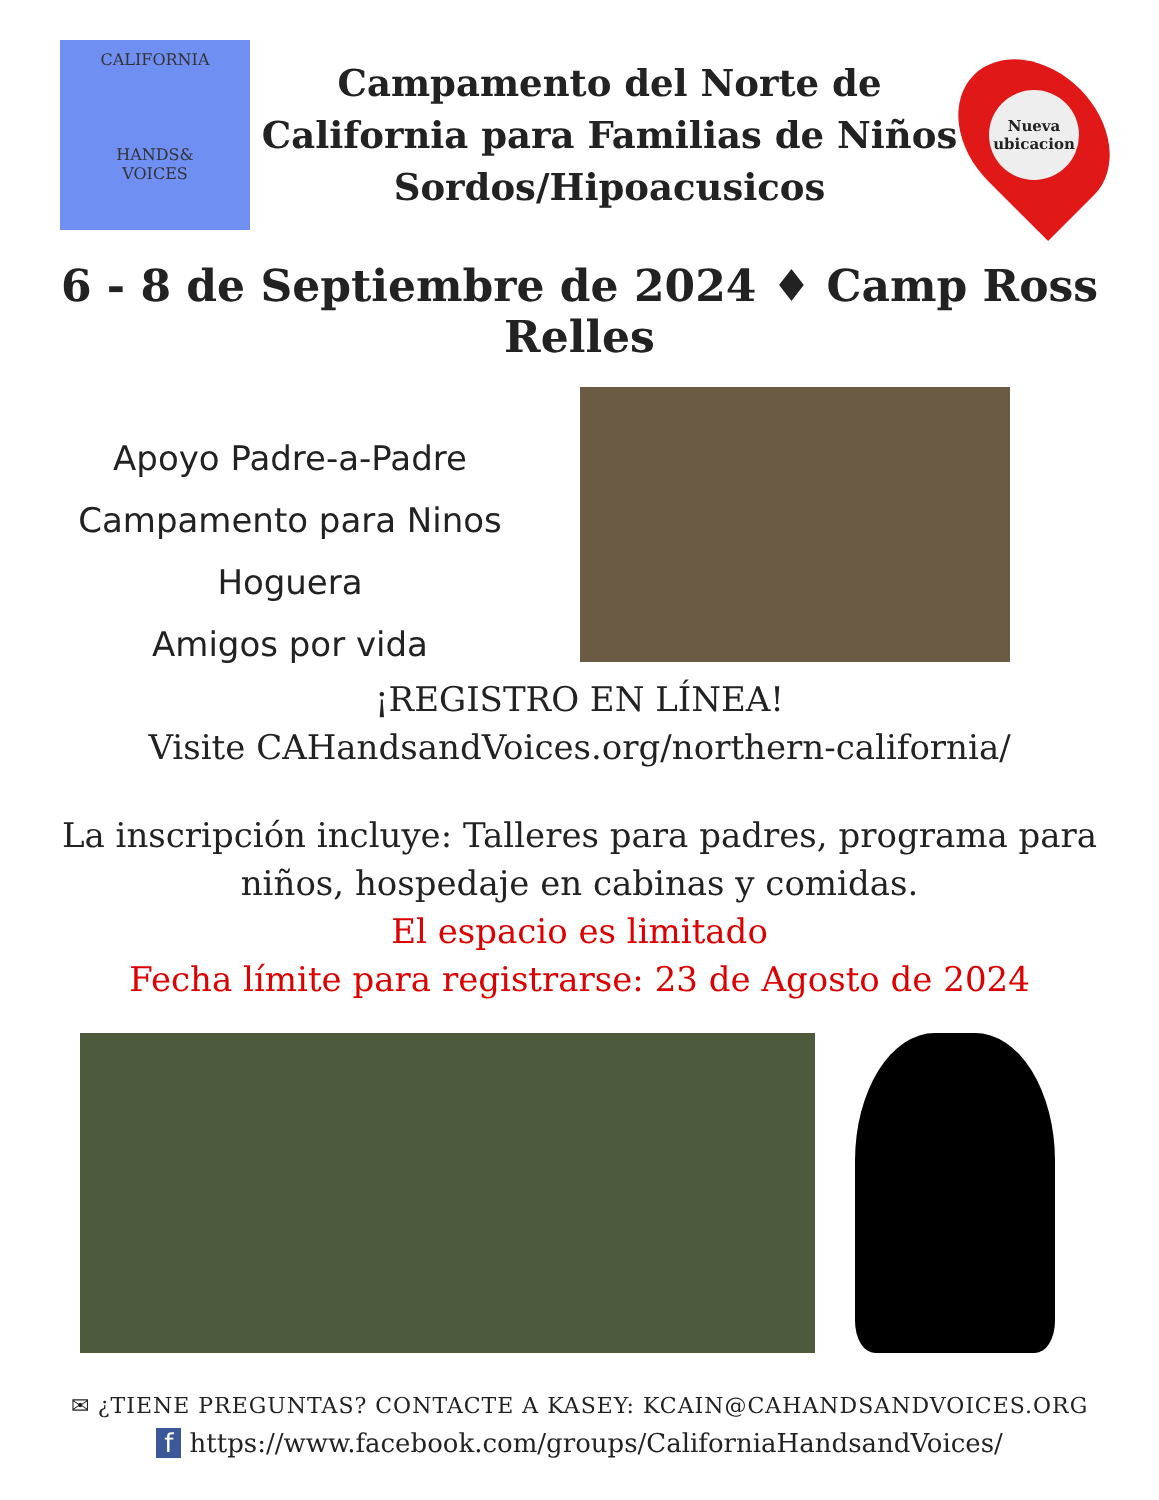CALIFORNIA
HANDS&
VOICES
Campamento del Norte de
California para Familias de Niños
Sordos/Hipoacusicos
Nueva ubicacion
6 - 8 de Septiembre de 2024 ♦ Camp Ross Relles
Apoyo Padre-a-Padre
Campamento para Ninos
Hoguera
Amigos por vida
¡REGISTRO EN LÍNEA!
Visite CAHandsandVoices.org/northern-california/
La inscripción incluye: Talleres para padres, programa para
niños, hospedaje en cabinas y comidas.
El espacio es limitado
Fecha límite para registrarse: 23 de Agosto de 2024
✉ ¿TIENE PREGUNTAS? CONTACTE A KASEY: KCAIN@CAHANDSANDVOICES.ORG
f https://www.facebook.com/groups/CaliforniaHandsandVoices/